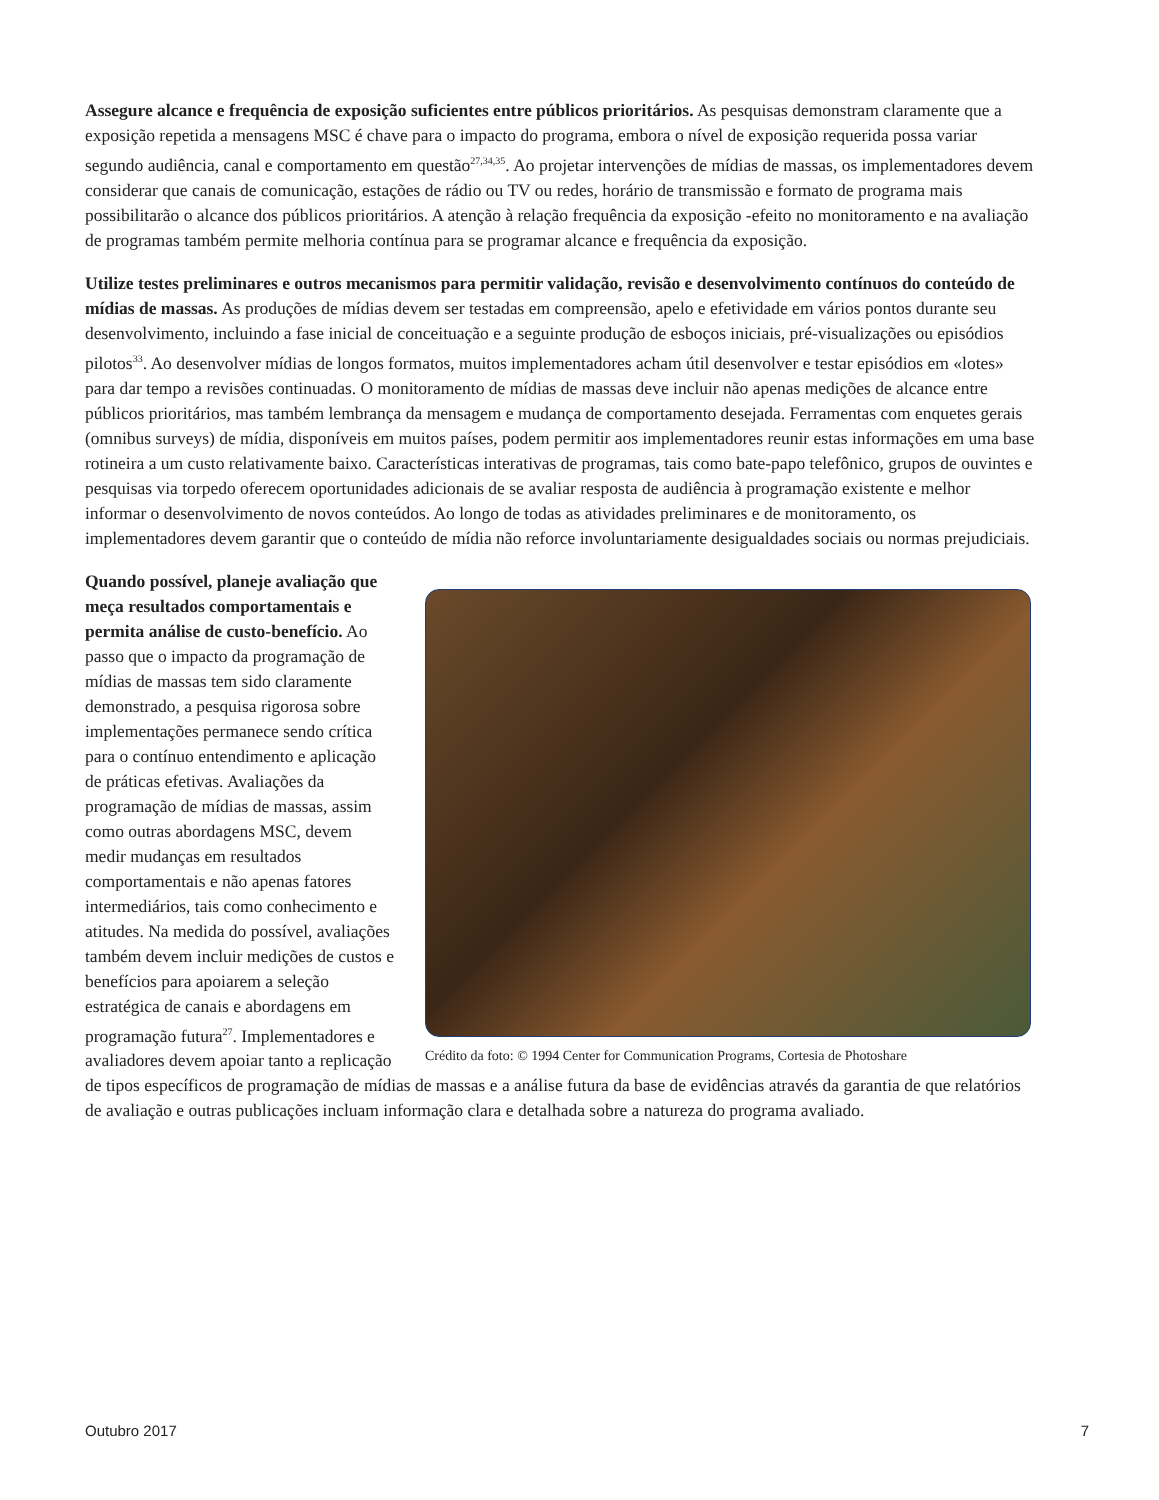Assegure alcance e frequência de exposição suficientes entre públicos prioritários. As pesquisas demonstram claramente que a exposição repetida a mensagens MSC é chave para o impacto do programa, embora o nível de exposição requerida possa variar segundo audiência, canal e comportamento em questão<sup>27,34,35</sup>. Ao projetar intervenções de mídias de massas, os implementadores devem considerar que canais de comunicação, estações de rádio ou TV ou redes, horário de transmissão e formato de programa mais possibilitarão o alcance dos públicos prioritários. A atenção à relação frequência da exposição -efeito no monitoramento e na avaliação de programas também permite melhoria contínua para se programar alcance e frequência da exposição.
Utilize testes preliminares e outros mecanismos para permitir validação, revisão e desenvolvimento contínuos do conteúdo de mídias de massas. As produções de mídias devem ser testadas em compreensão, apelo e efetividade em vários pontos durante seu desenvolvimento, incluindo a fase inicial de conceituação e a seguinte produção de esboços iniciais, pré-visualizações ou episódios pilotos<sup>33</sup>. Ao desenvolver mídias de longos formatos, muitos implementadores acham útil desenvolver e testar episódios em «lotes» para dar tempo a revisões continuadas. O monitoramento de mídias de massas deve incluir não apenas medições de alcance entre públicos prioritários, mas também lembrança da mensagem e mudança de comportamento desejada. Ferramentas com enquetes gerais (omnibus surveys) de mídia, disponíveis em muitos países, podem permitir aos implementadores reunir estas informações em uma base rotineira a um custo relativamente baixo. Características interativas de programas, tais como bate-papo telefônico, grupos de ouvintes e pesquisas via torpedo oferecem oportunidades adicionais de se avaliar resposta de audiência à programação existente e melhor informar o desenvolvimento de novos conteúdos. Ao longo de todas as atividades preliminares e de monitoramento, os implementadores devem garantir que o conteúdo de mídia não reforce involuntariamente desigualdades sociais ou normas prejudiciais.
Crédito da foto: © 1994 Center for Communication Programs, Cortesia de Photoshare
Quando possível, planeje avaliação que meça resultados comportamentais e permita análise de custo-benefício. Ao passo que o impacto da programação de mídias de massas tem sido claramente demonstrado, a pesquisa rigorosa sobre implementações permanece sendo crítica para o contínuo entendimento e aplicação de práticas efetivas. Avaliações da programação de mídias de massas, assim como outras abordagens MSC, devem medir mudanças em resultados comportamentais e não apenas fatores intermediários, tais como conhecimento e atitudes. Na medida do possível, avaliações também devem incluir medições de custos e benefícios para apoiarem a seleção estratégica de canais e abordagens em programação futura<sup>27</sup>. Implementadores e avaliadores devem apoiar tanto a replicação de tipos específicos de programação de mídias de massas e a análise futura da base de evidências através da garantia de que relatórios de avaliação e outras publicações incluam informação clara e detalhada sobre a natureza do programa avaliado.
Outubro 2017 7